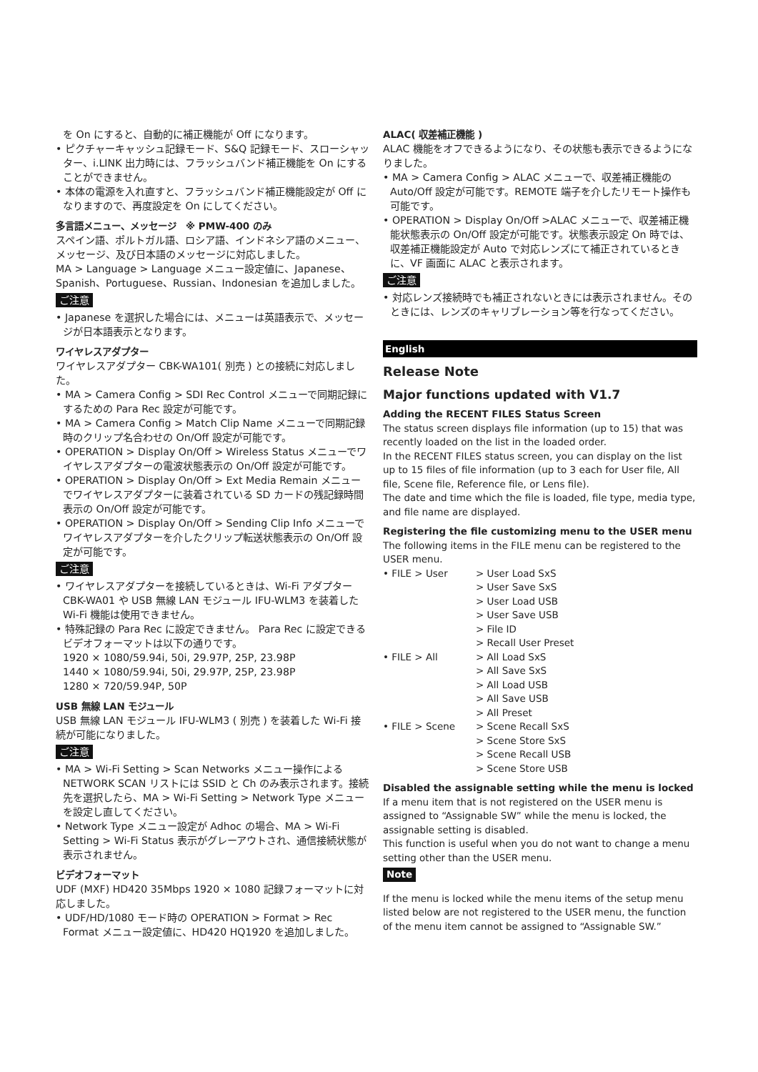を On にすると、自動的に補正機能が Off になります。
• ピクチャーキャッシュ記録モード、S&Q 記録モード、スローシャッター、i.LINK 出力時には、フラッシュバンド補正機能を On にすることができません。
• 本体の電源を入れ直すと、フラッシュバンド補正機能設定が Off になりますので、再度設定を On にしてください。
多言語メニュー、メッセージ　※ PMW-400 のみ
スペイン語、ポルトガル語、ロシア語、インドネシア語のメニュー、メッセージ、及び日本語のメッセージに対応しました。
MA > Language > Language メニュー設定値に、Japanese、Spanish、Portuguese、Russian、Indonesian を追加しました。
ご注意
• Japanese を選択した場合には、メニューは英語表示で、メッセージが日本語表示となります。
ワイヤレスアダプター
ワイヤレスアダプター CBK-WA101( 別売 ) との接続に対応しました。
• MA > Camera Config > SDI Rec Control メニューで同期記録にするための Para Rec 設定が可能です。
• MA > Camera Config > Match Clip Name メニューで同期記録時のクリップ名合わせの On/Off 設定が可能です。
• OPERATION > Display On/Off > Wireless Status メニューでワイヤレスアダプターの電波状態表示の On/Off 設定が可能です。
• OPERATION > Display On/Off > Ext Media Remain メニューでワイヤレスアダプターに装着されている SD カードの残記録時間表示の On/Off 設定が可能です。
• OPERATION > Display On/Off > Sending Clip Info メニューでワイヤレスアダプターを介したクリップ転送状態表示の On/Off 設定が可能です。
ご注意
• ワイヤレスアダプターを接続しているときは、Wi-Fi アダプター CBK-WA01 や USB 無線 LAN モジュール IFU-WLM3 を装着した Wi-Fi 機能は使用できません。
• 特殊記録の Para Rec に設定できません。 Para Rec に設定できるビデオフォーマットは以下の通りです。
1920 × 1080/59.94i, 50i, 29.97P, 25P, 23.98P
1440 × 1080/59.94i, 50i, 29.97P, 25P, 23.98P
1280 × 720/59.94P, 50P
USB 無線 LAN モジュール
USB 無線 LAN モジュール IFU-WLM3 ( 別売 ) を装着した Wi-Fi 接続が可能になりました。
ご注意
• MA > Wi-Fi Setting > Scan Networks メニュー操作による NETWORK SCAN リストには SSID と Ch のみ表示されます。接続先を選択したら、MA > Wi-Fi Setting > Network Type メニューを設定し直してください。
• Network Type メニュー設定が Adhoc の場合、MA > Wi-Fi Setting > Wi-Fi Status 表示がグレーアウトされ、通信接続状態が表示されません。
ビデオフォーマット
UDF (MXF) HD420 35Mbps 1920 × 1080 記録フォーマットに対応しました。
• UDF/HD/1080 モード時の OPERATION > Format > Rec Format メニュー設定値に、HD420 HQ1920 を追加しました。
ALAC( 収差補正機能 )
ALAC 機能をオフできるようになり、その状態も表示できるようになりました。
• MA > Camera Config > ALAC メニューで、収差補正機能の Auto/Off 設定が可能です。REMOTE 端子を介したリモート操作も可能です。
• OPERATION > Display On/Off >ALAC メニューで、収差補正機能状態表示の On/Off 設定が可能です。状態表示設定 On 時では、収差補正機能設定が Auto で対応レンズにて補正されているときに、VF 画面に ALAC と表示されます。
ご注意
• 対応レンズ接続時でも補正されないときには表示されません。そのときには、レンズのキャリブレーション等を行なってください。
English
Release Note
Major functions updated with V1.7
Adding the RECENT FILES Status Screen
The status screen displays file information (up to 15) that was recently loaded on the list in the loaded order.
In the RECENT FILES status screen, you can display on the list up to 15 files of file information (up to 3 each for User file, All file, Scene file, Reference file, or Lens file).
The date and time which the file is loaded, file type, media type, and file name are displayed.
Registering the file customizing menu to the USER menu
The following items in the FILE menu can be registered to the USER menu.
| • FILE > User | > User Load SxS |
| | > User Save SxS |
| | > User Load USB |
| | > User Save USB |
| | > File ID |
| | > Recall User Preset |
| • FILE > All | > All Load SxS |
| | > All Save SxS |
| | > All Load USB |
| | > All Save USB |
| | > All Preset |
| • FILE > Scene | > Scene Recall SxS |
| | > Scene Store SxS |
| | > Scene Recall USB |
| | > Scene Store USB |
Disabled the assignable setting while the menu is locked
If a menu item that is not registered on the USER menu is assigned to “Assignable SW” while the menu is locked, the assignable setting is disabled.
This function is useful when you do not want to change a menu setting other than the USER menu.
Note
If the menu is locked while the menu items of the setup menu listed below are not registered to the USER menu, the function of the menu item cannot be assigned to “Assignable SW.”